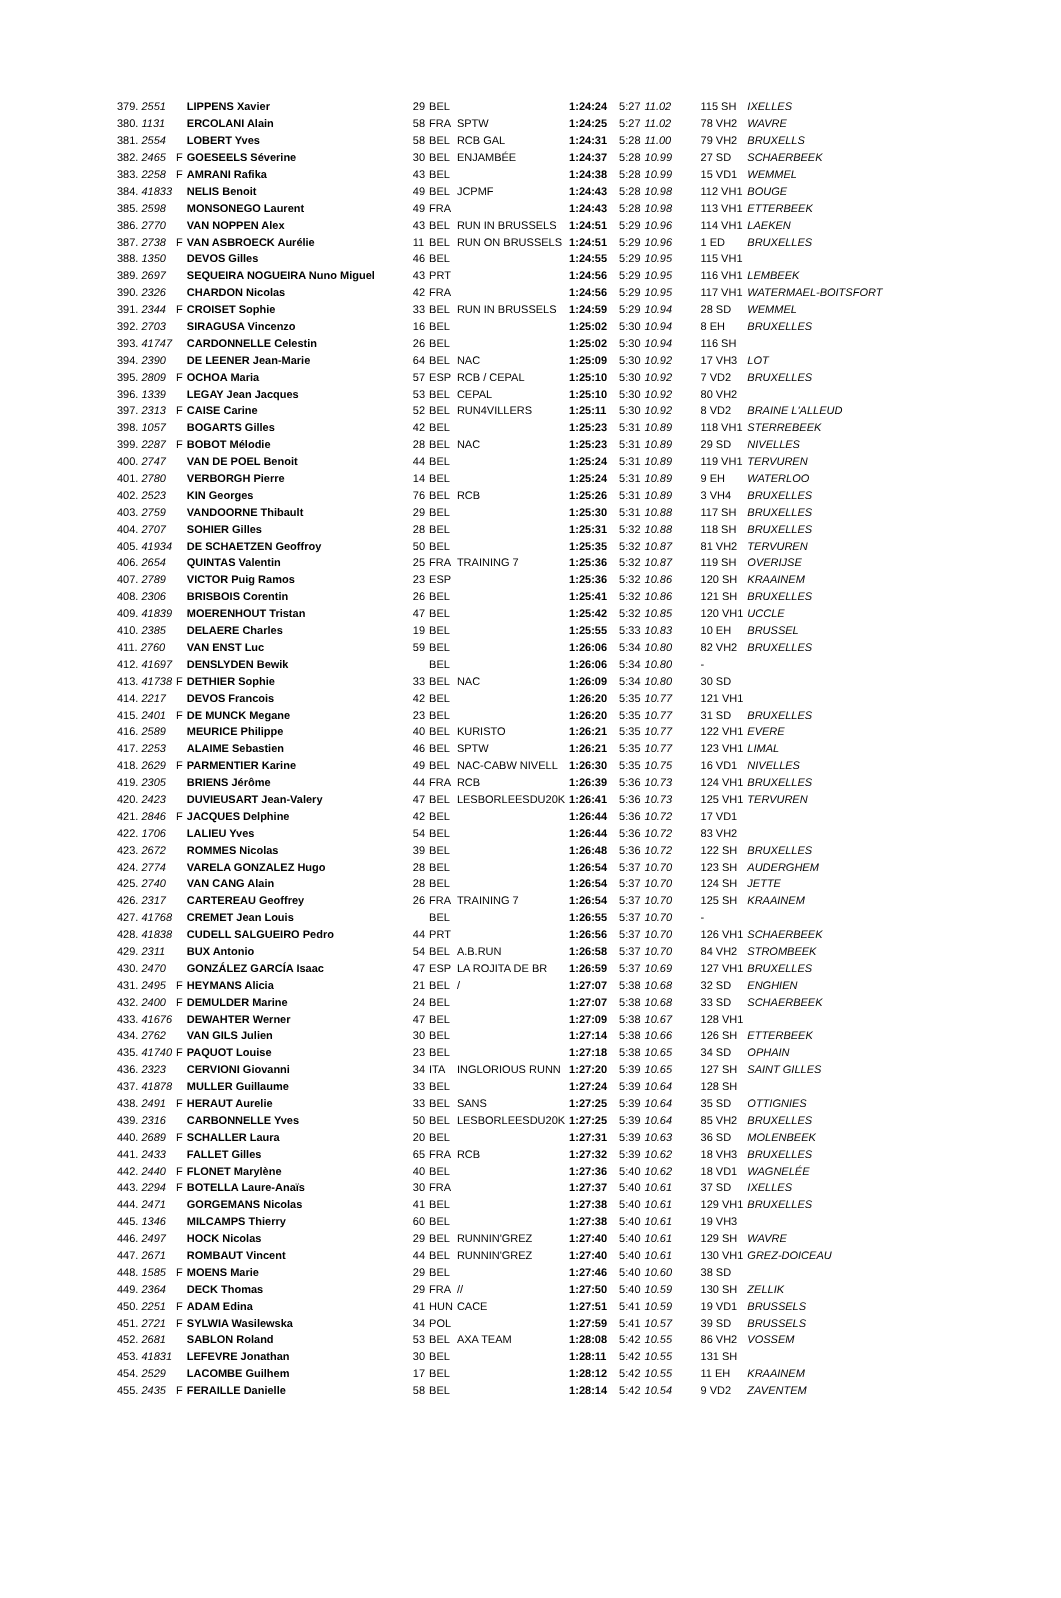| 379. 2551 | | LIPPENS Xavier | 29 | BEL | | 1:24:24 | 5:27 | 11.02 | 115 SH | IXELLES |
| 380. 1131 | | ERCOLANI Alain | 58 | FRA | SPTW | 1:24:25 | 5:27 | 11.02 | 78 VH2 | WAVRE |
| 381. 2554 | | LOBERT Yves | 58 | BEL | RCB GAL | 1:24:31 | 5:28 | 11.00 | 79 VH2 | BRUXELLS |
| 382. 2465 | F | GOESEELS Séverine | 30 | BEL | ENJAMBÉE | 1:24:37 | 5:28 | 10.99 | 27 SD | SCHAERBEEK |
| 383. 2258 | F | AMRANI Rafika | 43 | BEL | | 1:24:38 | 5:28 | 10.99 | 15 VD1 | WEMMEL |
| 384. 41833 | | NELIS Benoit | 49 | BEL | JCPMF | 1:24:43 | 5:28 | 10.98 | 112 VH1 | BOUGE |
| 385. 2598 | | MONSONEGO Laurent | 49 | FRA | | 1:24:43 | 5:28 | 10.98 | 113 VH1 | ETTERBEEK |
| 386. 2770 | | VAN NOPPEN Alex | 43 | BEL | RUN IN BRUSSELS | 1:24:51 | 5:29 | 10.96 | 114 VH1 | LAEKEN |
| 387. 2738 | F | VAN ASBROECK Aurélie | 11 | BEL | RUN ON BRUSSELS | 1:24:51 | 5:29 | 10.96 | 1 ED | BRUXELLES |
| 388. 1350 | | DEVOS Gilles | 46 | BEL | | 1:24:55 | 5:29 | 10.95 | 115 VH1 | |
| 389. 2697 | | SEQUEIRA NOGUEIRA Nuno Miguel | 43 | PRT | | 1:24:56 | 5:29 | 10.95 | 116 VH1 | LEMBEEK |
| 390. 2326 | | CHARDON Nicolas | 42 | FRA | | 1:24:56 | 5:29 | 10.95 | 117 VH1 | WATERMAEL-BOITSFORT |
| 391. 2344 | F | CROISET Sophie | 33 | BEL | RUN IN BRUSSELS | 1:24:59 | 5:29 | 10.94 | 28 SD | WEMMEL |
| 392. 2703 | | SIRAGUSA Vincenzo | 16 | BEL | | 1:25:02 | 5:30 | 10.94 | 8 EH | BRUXELLES |
| 393. 41747 | | CARDONNELLE Celestin | 26 | BEL | | 1:25:02 | 5:30 | 10.94 | 116 SH | |
| 394. 2390 | | DE LEENER Jean-Marie | 64 | BEL | NAC | 1:25:09 | 5:30 | 10.92 | 17 VH3 | LOT |
| 395. 2809 | F | OCHOA Maria | 57 | ESP | RCB / CEPAL | 1:25:10 | 5:30 | 10.92 | 7 VD2 | BRUXELLES |
| 396. 1339 | | LEGAY Jean Jacques | 53 | BEL | CEPAL | 1:25:10 | 5:30 | 10.92 | 80 VH2 | |
| 397. 2313 | F | CAISE Carine | 52 | BEL | RUN4VILLERS | 1:25:11 | 5:30 | 10.92 | 8 VD2 | BRAINE L'ALLEUD |
| 398. 1057 | | BOGARTS Gilles | 42 | BEL | | 1:25:23 | 5:31 | 10.89 | 118 VH1 | STERREBEEK |
| 399. 2287 | F | BOBOT Mélodie | 28 | BEL | NAC | 1:25:23 | 5:31 | 10.89 | 29 SD | NIVELLES |
| 400. 2747 | | VAN DE POEL Benoit | 44 | BEL | | 1:25:24 | 5:31 | 10.89 | 119 VH1 | TERVUREN |
| 401. 2780 | | VERBORGH Pierre | 14 | BEL | | 1:25:24 | 5:31 | 10.89 | 9 EH | WATERLOO |
| 402. 2523 | | KIN Georges | 76 | BEL | RCB | 1:25:26 | 5:31 | 10.89 | 3 VH4 | BRUXELLES |
| 403. 2759 | | VANDOORNE Thibault | 29 | BEL | | 1:25:30 | 5:31 | 10.88 | 117 SH | BRUXELLES |
| 404. 2707 | | SOHIER Gilles | 28 | BEL | | 1:25:31 | 5:32 | 10.88 | 118 SH | BRUXELLES |
| 405. 41934 | | DE SCHAETZEN Geoffroy | 50 | BEL | | 1:25:35 | 5:32 | 10.87 | 81 VH2 | TERVUREN |
| 406. 2654 | | QUINTAS Valentin | 25 | FRA | TRAINING 7 | 1:25:36 | 5:32 | 10.87 | 119 SH | OVERIJSE |
| 407. 2789 | | VICTOR Puig Ramos | 23 | ESP | | 1:25:36 | 5:32 | 10.86 | 120 SH | KRAAINEM |
| 408. 2306 | | BRISBOIS Corentin | 26 | BEL | | 1:25:41 | 5:32 | 10.86 | 121 SH | BRUXELLES |
| 409. 41839 | | MOERENHOUT Tristan | 47 | BEL | | 1:25:42 | 5:32 | 10.85 | 120 VH1 | UCCLE |
| 410. 2385 | | DELAERE Charles | 19 | BEL | | 1:25:55 | 5:33 | 10.83 | 10 EH | BRUSSEL |
| 411. 2760 | | VAN ENST Luc | 59 | BEL | | 1:26:06 | 5:34 | 10.80 | 82 VH2 | BRUXELLES |
| 412. 41697 | | DENSLYDEN Bewik | | BEL | | 1:26:06 | 5:34 | 10.80 | - | |
| 413. 41738 | F | DETHIER Sophie | 33 | BEL | NAC | 1:26:09 | 5:34 | 10.80 | 30 SD | |
| 414. 2217 | | DEVOS Francois | 42 | BEL | | 1:26:20 | 5:35 | 10.77 | 121 VH1 | |
| 415. 2401 | F | DE MUNCK Megane | 23 | BEL | | 1:26:20 | 5:35 | 10.77 | 31 SD | BRUXELLES |
| 416. 2589 | | MEURICE Philippe | 40 | BEL | KURISTO | 1:26:21 | 5:35 | 10.77 | 122 VH1 | EVERE |
| 417. 2253 | | ALAIME Sebastien | 46 | BEL | SPTW | 1:26:21 | 5:35 | 10.77 | 123 VH1 | LIMAL |
| 418. 2629 | F | PARMENTIER Karine | 49 | BEL | NAC-CABW NIVELL | 1:26:30 | 5:35 | 10.75 | 16 VD1 | NIVELLES |
| 419. 2305 | | BRIENS Jérôme | 44 | FRA | RCB | 1:26:39 | 5:36 | 10.73 | 124 VH1 | BRUXELLES |
| 420. 2423 | | DUVIEUSART Jean-Valery | 47 | BEL | LESBORLEESDU20K | 1:26:41 | 5:36 | 10.73 | 125 VH1 | TERVUREN |
| 421. 2846 | F | JACQUES Delphine | 42 | BEL | | 1:26:44 | 5:36 | 10.72 | 17 VD1 | |
| 422. 1706 | | LALIEU Yves | 54 | BEL | | 1:26:44 | 5:36 | 10.72 | 83 VH2 | |
| 423. 2672 | | ROMMES Nicolas | 39 | BEL | | 1:26:48 | 5:36 | 10.72 | 122 SH | BRUXELLES |
| 424. 2774 | | VARELA GONZALEZ Hugo | 28 | BEL | | 1:26:54 | 5:37 | 10.70 | 123 SH | AUDERGHEM |
| 425. 2740 | | VAN CANG Alain | 28 | BEL | | 1:26:54 | 5:37 | 10.70 | 124 SH | JETTE |
| 426. 2317 | | CARTEREAU Geoffrey | 26 | FRA | TRAINING 7 | 1:26:54 | 5:37 | 10.70 | 125 SH | KRAAINEM |
| 427. 41768 | | CREMET Jean Louis | | BEL | | 1:26:55 | 5:37 | 10.70 | - | |
| 428. 41838 | | CUDELL SALGUEIRO Pedro | 44 | PRT | | 1:26:56 | 5:37 | 10.70 | 126 VH1 | SCHAERBEEK |
| 429. 2311 | | BUX Antonio | 54 | BEL | A.B.RUN | 1:26:58 | 5:37 | 10.70 | 84 VH2 | STROMBEEK |
| 430. 2470 | | GONZÁLEZ GARCÍA Isaac | 47 | ESP | LA ROJITA DE BR | 1:26:59 | 5:37 | 10.69 | 127 VH1 | BRUXELLES |
| 431. 2495 | F | HEYMANS Alicia | 21 | BEL | / | 1:27:07 | 5:38 | 10.68 | 32 SD | ENGHIEN |
| 432. 2400 | F | DEMULDER Marine | 24 | BEL | | 1:27:07 | 5:38 | 10.68 | 33 SD | SCHAERBEEK |
| 433. 41676 | | DEWAHTER Werner | 47 | BEL | | 1:27:09 | 5:38 | 10.67 | 128 VH1 | |
| 434. 2762 | | VAN GILS Julien | 30 | BEL | | 1:27:14 | 5:38 | 10.66 | 126 SH | ETTERBEEK |
| 435. 41740 | F | PAQUOT Louise | 23 | BEL | | 1:27:18 | 5:38 | 10.65 | 34 SD | OPHAIN |
| 436. 2323 | | CERVIONI Giovanni | 34 | ITA | INGLORIOUS RUNN | 1:27:20 | 5:39 | 10.65 | 127 SH | SAINT GILLES |
| 437. 41878 | | MULLER Guillaume | 33 | BEL | | 1:27:24 | 5:39 | 10.64 | 128 SH | |
| 438. 2491 | F | HERAUT Aurelie | 33 | BEL | SANS | 1:27:25 | 5:39 | 10.64 | 35 SD | OTTIGNIES |
| 439. 2316 | | CARBONNELLE Yves | 50 | BEL | LESBORLEESDU20K | 1:27:25 | 5:39 | 10.64 | 85 VH2 | BRUXELLES |
| 440. 2689 | F | SCHALLER Laura | 20 | BEL | | 1:27:31 | 5:39 | 10.63 | 36 SD | MOLENBEEK |
| 441. 2433 | | FALLET Gilles | 65 | FRA | RCB | 1:27:32 | 5:39 | 10.62 | 18 VH3 | BRUXELLES |
| 442. 2440 | F | FLONET Marylène | 40 | BEL | | 1:27:36 | 5:40 | 10.62 | 18 VD1 | WAGNELÉE |
| 443. 2294 | F | BOTELLA Laure-Anaïs | 30 | FRA | | 1:27:37 | 5:40 | 10.61 | 37 SD | IXELLES |
| 444. 2471 | | GORGEMANS Nicolas | 41 | BEL | | 1:27:38 | 5:40 | 10.61 | 129 VH1 | BRUXELLES |
| 445. 1346 | | MILCAMPS Thierry | 60 | BEL | | 1:27:38 | 5:40 | 10.61 | 19 VH3 | |
| 446. 2497 | | HOCK Nicolas | 29 | BEL | RUNNIN'GREZ | 1:27:40 | 5:40 | 10.61 | 129 SH | WAVRE |
| 447. 2671 | | ROMBAUT Vincent | 44 | BEL | RUNNIN'GREZ | 1:27:40 | 5:40 | 10.61 | 130 VH1 | GREZ-DOICEAU |
| 448. 1585 | F | MOENS Marie | 29 | BEL | | 1:27:46 | 5:40 | 10.60 | 38 SD | |
| 449. 2364 | | DECK Thomas | 29 | FRA | // | 1:27:50 | 5:40 | 10.59 | 130 SH | ZELLIK |
| 450. 2251 | F | ADAM Edina | 41 | HUN | CACE | 1:27:51 | 5:41 | 10.59 | 19 VD1 | BRUSSELS |
| 451. 2721 | F | SYLWIA Wasilewska | 34 | POL | | 1:27:59 | 5:41 | 10.57 | 39 SD | BRUSSELS |
| 452. 2681 | | SABLON Roland | 53 | BEL | AXA TEAM | 1:28:08 | 5:42 | 10.55 | 86 VH2 | VOSSEM |
| 453. 41831 | | LEFEVRE Jonathan | 30 | BEL | | 1:28:11 | 5:42 | 10.55 | 131 SH | |
| 454. 2529 | | LACOMBE Guilhem | 17 | BEL | | 1:28:12 | 5:42 | 10.55 | 11 EH | KRAAINEM |
| 455. 2435 | F | FERAILLE Danielle | 58 | BEL | | 1:28:14 | 5:42 | 10.54 | 9 VD2 | ZAVENTEM |